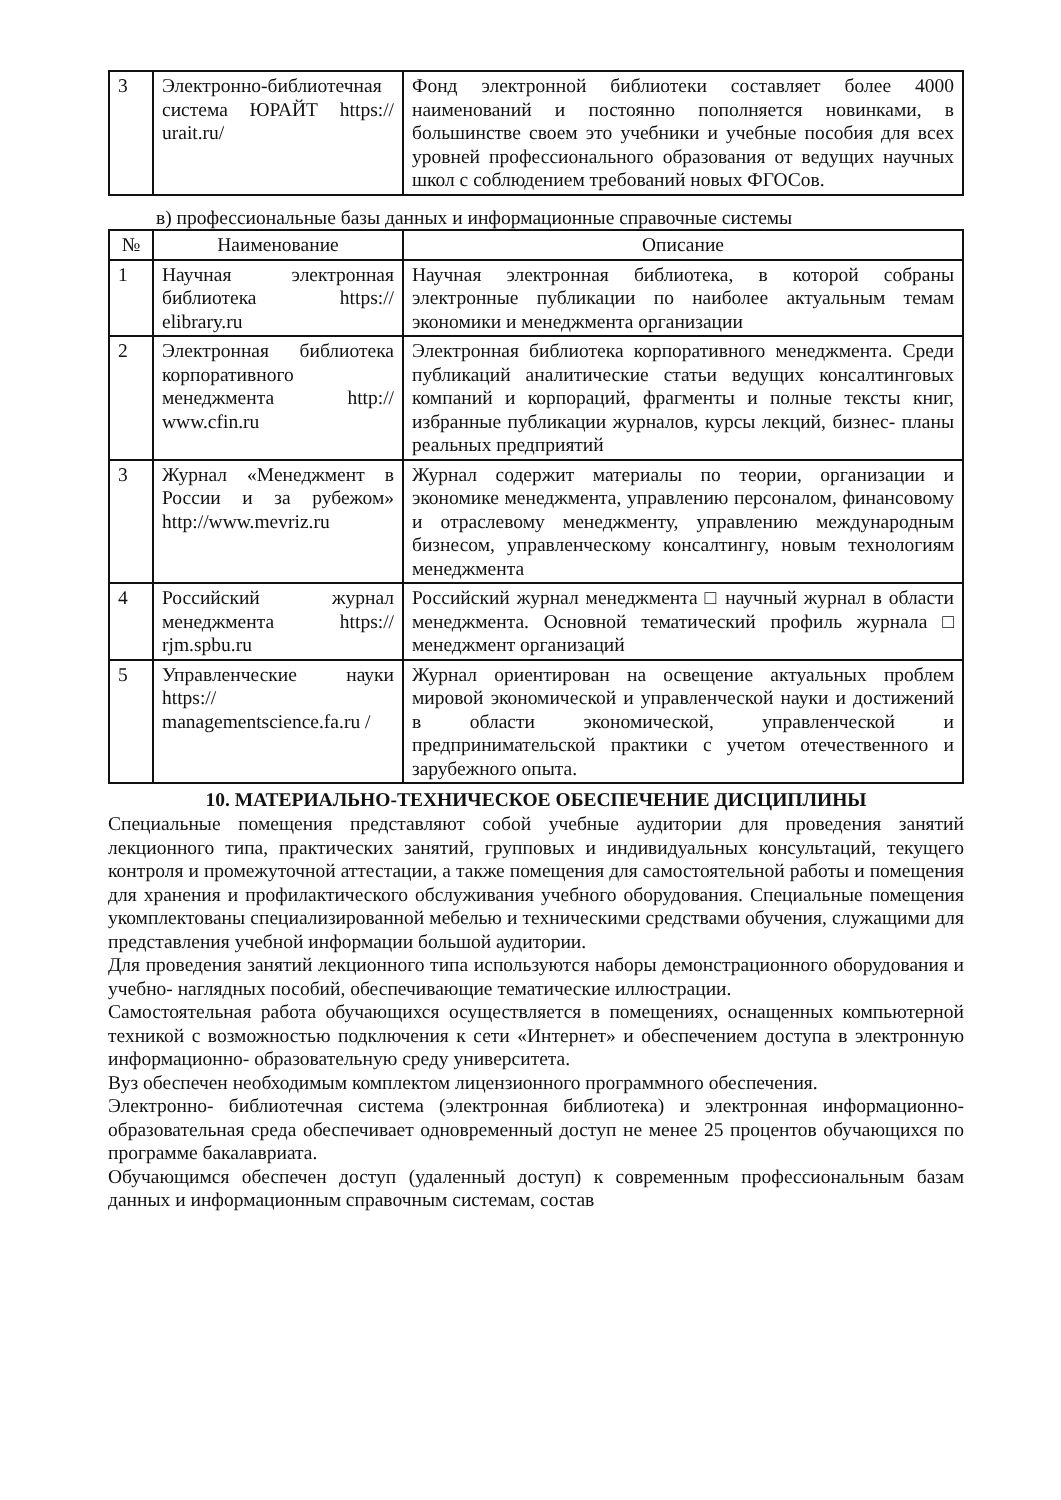| 3 | Электронно-библиотечная система ЮРАЙТ https:// urait.ru/ | Фонд электронной библиотеки составляет более 4000 наименований и постоянно пополняется новинками, в большинстве своем это учебники и учебные пособия для всех уровней профессионального образования от ведущих научных школ с соблюдением требований новых ФГОСов. |
в) профессиональные базы данных и информационные справочные системы
| № | Наименование | Описание |
| --- | --- | --- |
| 1 | Научная электронная библиотека https:// elibrary.ru | Научная электронная библиотека, в которой собраны электронные публикации по наиболее актуальным темам экономики и менеджмента организации |
| 2 | Электронная библиотека корпоративного менеджмента http:// www.cfin.ru | Электронная библиотека корпоративного менеджмента. Среди публикаций аналитические статьи ведущих консалтинговых компаний и корпораций, фрагменты и полные тексты книг, избранные публикации журналов, курсы лекций, бизнес- планы реальных предприятий |
| 3 | Журнал «Менеджмент в России и за рубежом» http://www.mevriz.ru | Журнал содержит материалы по теории, организации и экономике менеджмента, управлению персоналом, финансовому и отраслевому менеджменту, управлению международным бизнесом, управленческому консалтингу, новым технологиям менеджмента |
| 4 | Российский журнал менеджмента https:// rjm.spbu.ru | Российский журнал менеджмента □ научный журнал в области менеджмента. Основной тематический профиль журнала □ менеджмент организаций |
| 5 | Управленческие науки https:// managementscience.fa.ru / | Журнал ориентирован на освещение актуальных проблем мировой экономической и управленческой науки и достижений в области экономической, управленческой и предпринимательской практики с учетом отечественного и зарубежного опыта. |
10. МАТЕРИАЛЬНО-ТЕХНИЧЕСКОЕ ОБЕСПЕЧЕНИЕ ДИСЦИПЛИНЫ
Специальные помещения представляют собой учебные аудитории для проведения занятий лекционного типа, практических занятий, групповых и индивидуальных консультаций, текущего контроля и промежуточной аттестации, а также помещения для самостоятельной работы и помещения для хранения и профилактического обслуживания учебного оборудования. Специальные помещения укомплектованы специализированной мебелью и техническими средствами обучения, служащими для представления учебной информации большой аудитории.
Для проведения занятий лекционного типа используются наборы демонстрационного оборудования и учебно- наглядных пособий, обеспечивающие тематические иллюстрации.
Самостоятельная работа обучающихся осуществляется в помещениях, оснащенных компьютерной техникой с возможностью подключения к сети «Интернет» и обеспечением доступа в электронную информационно- образовательную среду университета.
Вуз обеспечен необходимым комплектом лицензионного программного обеспечения.
Электронно- библиотечная система (электронная библиотека) и электронная информационно-образовательная среда обеспечивает одновременный доступ не менее 25 процентов обучающихся по программе бакалавриата.
Обучающимся обеспечен доступ (удаленный доступ) к современным профессиональным базам данных и информационным справочным системам, состав